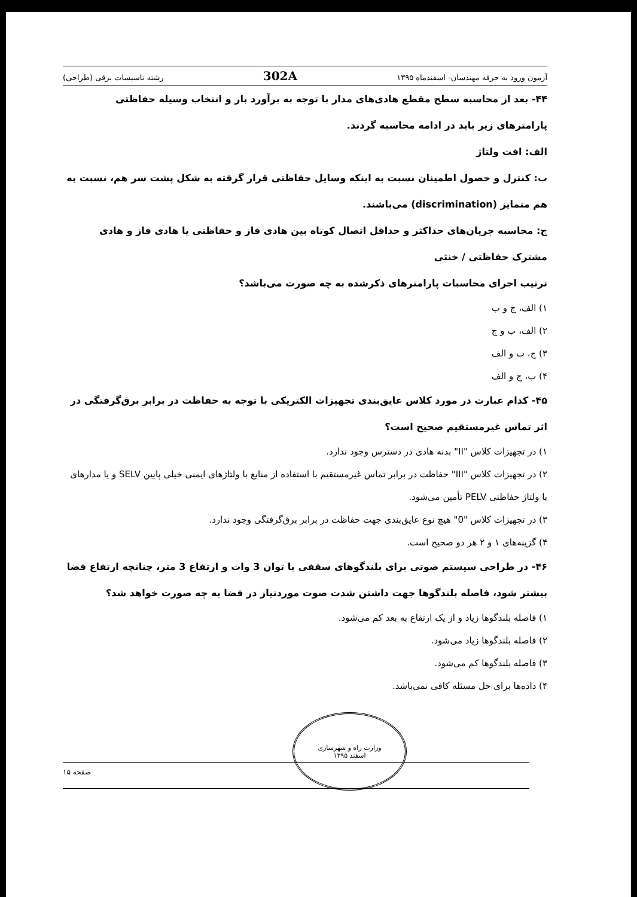آزمون ورود به حرفه مهندسان- اسفندماه ۱۳۹۵ 302A رشته تاسیسات برقی (طراحی)
۴۴- بعد از محاسبه سطح مقطع هادی‌های مدار با توجه به برآورد بار و انتخاب وسیله حفاظتی پارامترهای زیر باید در ادامه محاسبه گردند.
الف: افت ولتاژ
ب: کنترل و حصول اطمینان نسبت به اینکه وسایل حفاظتی قرار گرفته به شکل پشت سر هم، نسبت به هم متمایز (discrimination) می‌باشند.
ج: محاسبه جریان‌های حداکثر و حداقل اتصال کوتاه بین هادی فاز و حفاظتی یا هادی فاز و هادی مشترک حفاظتی / خنثی
ترتیب اجرای محاسبات پارامترهای ذکرشده به چه صورت می‌باشد؟
۱) الف، ج و ب
۲) الف، ب و ج
۳) ج، ب و الف
۴) ب، ج و الف
۴۵- کدام عبارت در مورد کلاس عایق‌بندی تجهیزات الکتریکی با توجه به حفاظت در برابر برق‌گرفتگی در اثر تماس غیرمستقیم صحیح است؟
۱) در تجهیزات کلاس "II" بدنه هادی در دسترس وجود ندارد.
۲) در تجهیزات کلاس "III" حفاظت در برابر تماس غیرمستقیم با استفاده از منابع با ولتاژهای ایمنی خیلی پایین SELV و یا مدارهای با ولتاژ حفاظتی PELV تأمین می‌شود.
۳) در تجهیزات کلاس "0" هیچ نوع عایق‌بندی جهت حفاظت در برابر برق‌گرفتگی وجود ندارد.
۴) گزینه‌های ۱ و ۲ هر دو صحیح است.
۴۶- در طراحی سیستم صوتی برای بلندگوهای سقفی با توان 3 وات و ارتفاع 3 متر، چنانچه ارتفاع فضا بیشتر شود، فاصله بلندگوها جهت داشتن شدت صوت موردنیاز در فضا به چه صورت خواهد شد؟
۱) فاصله بلندگوها زیاد و از یک ارتفاع به بعد کم می‌شود.
۲) فاصله بلندگوها زیاد می‌شود.
۳) فاصله بلندگوها کم می‌شود.
۴) داده‌ها برای حل مسئله کافی نمی‌باشد.
وزارت راه و شهرسازی
اسفند ۱۳۹۵
صفحه ۱۵